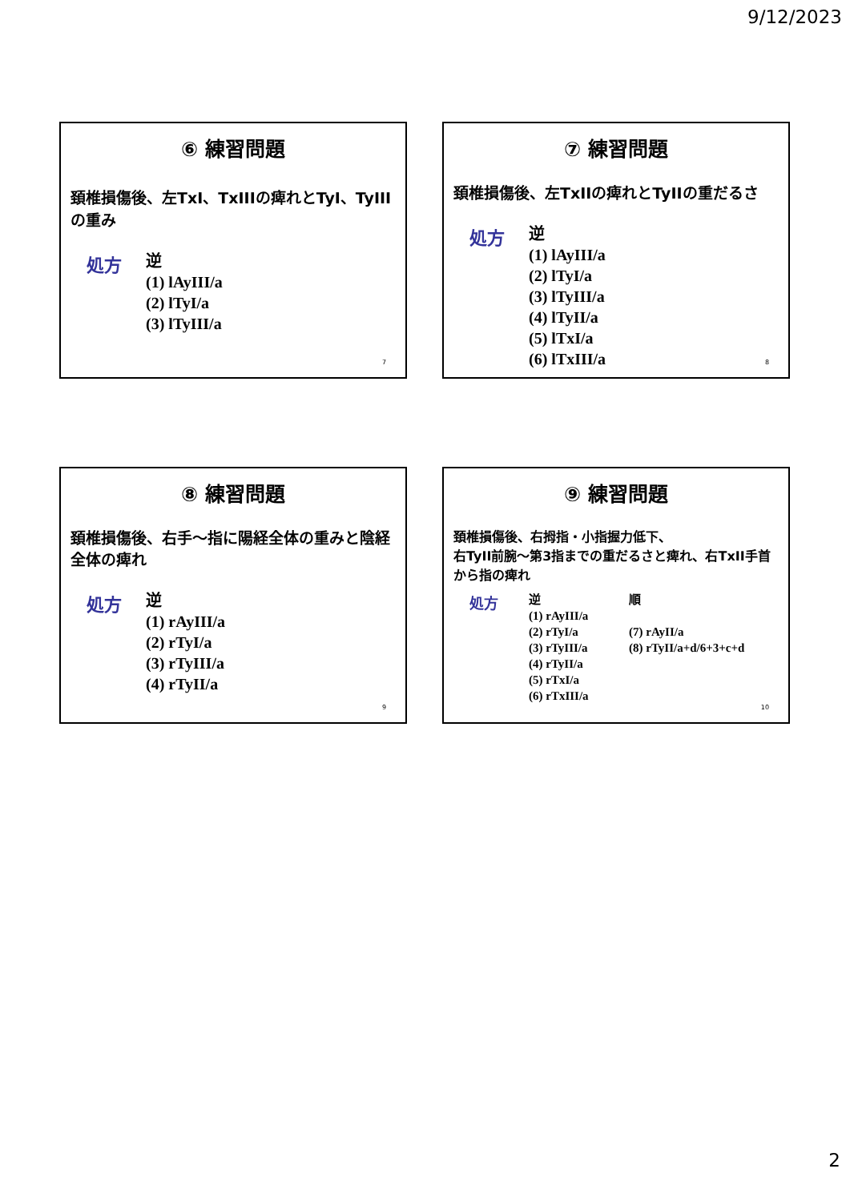9/12/2023
⑥ 練習問題
頚椎損傷後、左TxI、TxIIIの痺れとTyI、TyIIIの重み
処方
逆
(1) lAyIII/a
(2) lTyI/a
(3) lTyIII/a
7
⑦ 練習問題
頚椎損傷後、左TxIIの痺れとTyIIの重だるさ
処方
逆
(1) lAyIII/a
(2) lTyI/a
(3) lTyIII/a
(4) lTyII/a
(5) lTxI/a
(6) lTxIII/a
8
⑧ 練習問題
頚椎損傷後、右手～指に陽経全体の重みと陰経全体の痺れ
処方
逆
(1) rAyIII/a
(2) rTyI/a
(3) rTyIII/a
(4) rTyII/a
9
⑨ 練習問題
頚椎損傷後、右拇指・小指握力低下、
右TyII前腕～第3指までの重だるさと痺れ、右TxII手首から指の痺れ
処方
逆
(1) rAyIII/a
(2) rTyI/a
(3) rTyIII/a
(4) rTyII/a
(5) rTxI/a
(6) rTxIII/a
順
(7) rAyII/a
(8) rTyII/a+d/6+3+c+d
10
2